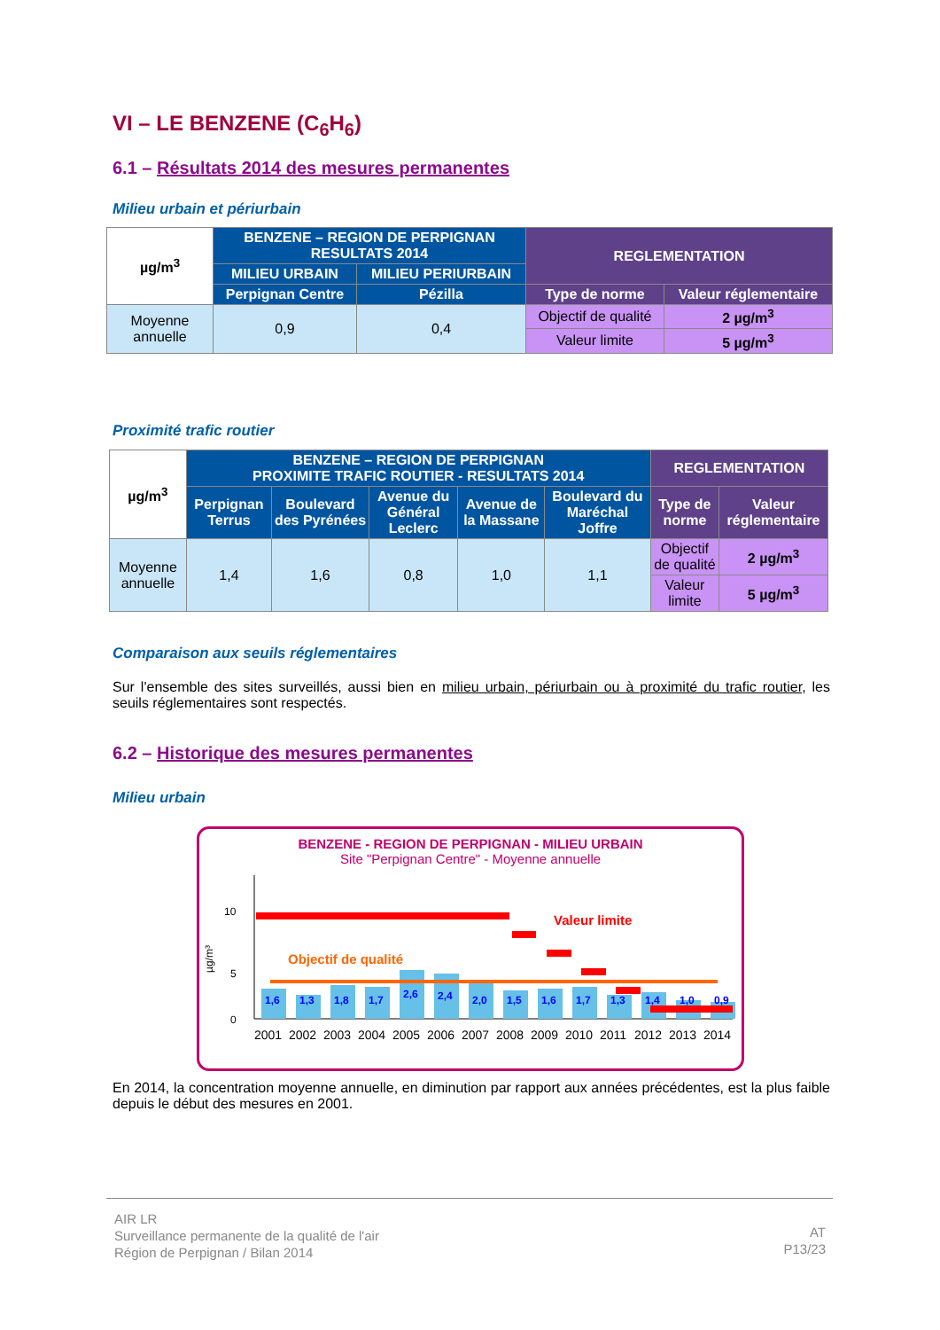VI – LE BENZENE (C<sub>6</sub>H<sub>6</sub>)
6.1 – Résultats 2014 des mesures permanentes
Milieu urbain et périurbain
| µg/m<sup>3</sup> | BENZENE – REGION DE PERPIGNAN RESULTATS 2014 | | REGLEMENTATION | |
| | MILIEU URBAIN | MILIEU PERIURBAIN | | |
| | Perpignan Centre | Pézilla | Type de norme | Valeur réglementaire |
| Moyenne annuelle | 0,9 | 0,4 | Objectif de qualité | 2 µg/m<sup>3</sup> |
| | | | Valeur limite | 5 µg/m<sup>3</sup> |
Proximité trafic routier
| µg/m<sup>3</sup> | BENZENE – REGION DE PERPIGNAN PROXIMITE TRAFIC ROUTIER - RESULTATS 2014 | | | | | REGLEMENTATION | |
| | Perpignan Terrus | Boulevard des Pyrénées | Avenue du Général Leclerc | Avenue de la Massane | Boulevard du Maréchal Joffre | Type de norme | Valeur réglementaire |
| Moyenne annuelle | 1,4 | 1,6 | 0,8 | 1,0 | 1,1 | Objectif de qualité | 2 µg/m<sup>3</sup> |
| | | | | | | Valeur limite | 5 µg/m<sup>3</sup> |
Comparaison aux seuils réglementaires
Sur l'ensemble des sites surveillés, aussi bien en milieu urbain, périurbain ou à proximité du trafic routier, les seuils réglementaires sont respectés.
6.2 – Historique des mesures permanentes
Milieu urbain
BENZENE - REGION DE PERPIGNAN - MILIEU URBAIN
Site "Perpignan Centre" - Moyenne annuelle
10
5
0
µg/m³
Valeur limite
Objectif de qualité
1,6
1,3
1,8
1,7
2,6
2,4
2,0
1,5
1,6
1,7
1,3
1,4
1,0
0,9
2001
2002
2003
2004
2005
2006
2007
2008
2009
2010
2011
2012
2013
2014
En 2014, la concentration moyenne annuelle, en diminution par rapport aux années précédentes, est la plus faible depuis le début des mesures en 2001.
AIR LR
Surveillance permanente de la qualité de l'air
Région de Perpignan / Bilan 2014
AT
P13/23